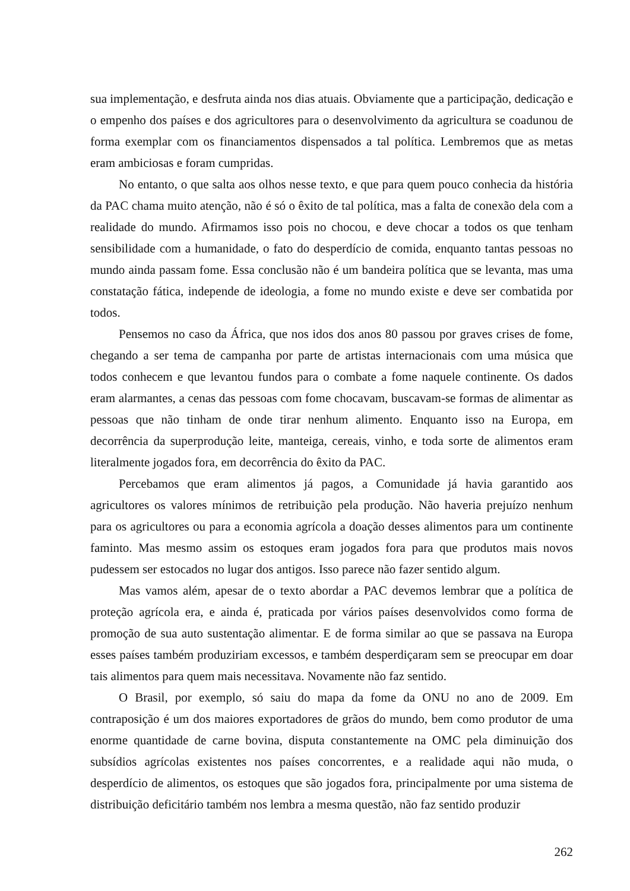sua implementação, e desfruta ainda nos dias atuais. Obviamente que a participação, dedicação e o empenho dos países e dos agricultores para o desenvolvimento da agricultura se coadunou de forma exemplar com os financiamentos dispensados a tal política. Lembremos que as metas eram ambiciosas e foram cumpridas.
No entanto, o que salta aos olhos nesse texto, e que para quem pouco conhecia da história da PAC chama muito atenção, não é só o êxito de tal política, mas a falta de conexão dela com a realidade do mundo. Afirmamos isso pois no chocou, e deve chocar a todos os que tenham sensibilidade com a humanidade, o fato do desperdício de comida, enquanto tantas pessoas no mundo ainda passam fome. Essa conclusão não é um bandeira política que se levanta, mas uma constatação fática, independe de ideologia, a fome no mundo existe e deve ser combatida por todos.
Pensemos no caso da África, que nos idos dos anos 80 passou por graves crises de fome, chegando a ser tema de campanha por parte de artistas internacionais com uma música que todos conhecem e que levantou fundos para o combate a fome naquele continente. Os dados eram alarmantes, a cenas das pessoas com fome chocavam, buscavam-se formas de alimentar as pessoas que não tinham de onde tirar nenhum alimento. Enquanto isso na Europa, em decorrência da superprodução leite, manteiga, cereais, vinho, e toda sorte de alimentos eram literalmente jogados fora, em decorrência do êxito da PAC.
Percebamos que eram alimentos já pagos, a Comunidade já havia garantido aos agricultores os valores mínimos de retribuição pela produção. Não haveria prejuízo nenhum para os agricultores ou para a economia agrícola a doação desses alimentos para um continente faminto. Mas mesmo assim os estoques eram jogados fora para que produtos mais novos pudessem ser estocados no lugar dos antigos. Isso parece não fazer sentido algum.
Mas vamos além, apesar de o texto abordar a PAC devemos lembrar que a política de proteção agrícola era, e ainda é, praticada por vários países desenvolvidos como forma de promoção de sua auto sustentação alimentar. E de forma similar ao que se passava na Europa esses países também produziriam excessos, e também desperdiçaram sem se preocupar em doar tais alimentos para quem mais necessitava. Novamente não faz sentido.
O Brasil, por exemplo, só saiu do mapa da fome da ONU no ano de 2009. Em contraposição é um dos maiores exportadores de grãos do mundo, bem como produtor de uma enorme quantidade de carne bovina, disputa constantemente na OMC pela diminuição dos subsídios agrícolas existentes nos países concorrentes, e a realidade aqui não muda, o desperdício de alimentos, os estoques que são jogados fora, principalmente por uma sistema de distribuição deficitário também nos lembra a mesma questão, não faz sentido produzir
262